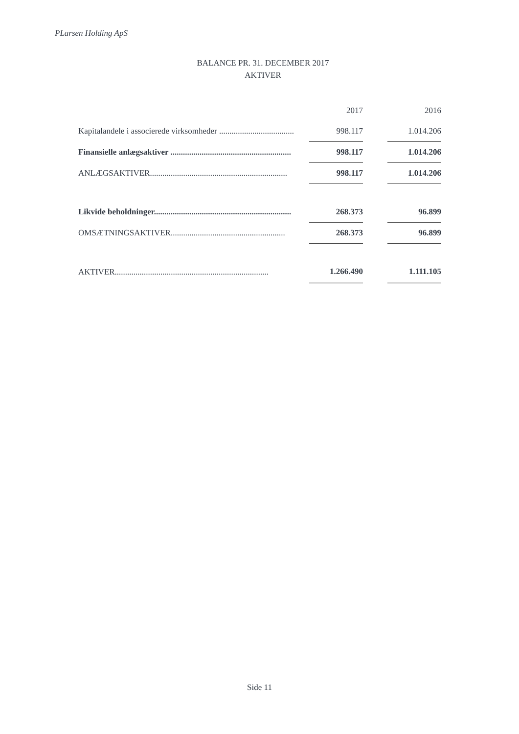PLarsen Holding ApS
BALANCE PR. 31. DECEMBER 2017
AKTIVER
| | 2017 | | 2016 |
| --- | --- | --- | --- |
| Kapitalandele i associerede virksomheder .................................... | 998.117 | | 1.014.206 |
| Finansielle anlægsaktiver .......................................................... | 998.117 | | 1.014.206 |
| ANLÆGSAKTIVER.................................................................. | 998.117 | | 1.014.206 |
| Likvide beholdninger.................................................................. | 268.373 | | 96.899 |
| OMSÆTNINGSAKTIVER....................................................... | 268.373 | | 96.899 |
| AKTIVER.......................................................................... | 1.266.490 | | 1.111.105 |
Side 11